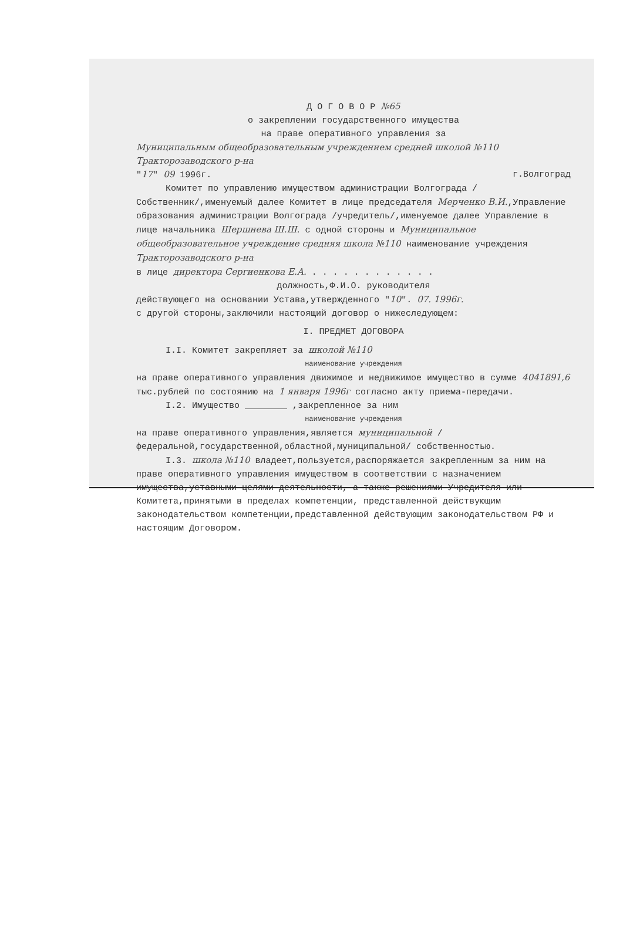Д О Г О В О Р №65
о закреплении государственного имущества
на праве оперативного управления за
Муниципальным общеобразовательным учреждением средней школой №110 Тракторозаводского р-на
"17" 09 1996г. г.Волгоград
Комитет по управлению имуществом администрации Волгограда /Собственник/,именуемый далее Комитет в лице председателя Мерченко В.И.,Управление образования администрации Волгограда /учредитель/,именуемое далее Управление в лице начальника Шершнева Ш.Ш. с одной стороны и Муниципальное общеобразовательное учреждение средняя школа №110 наименование учреждения Тракторозаводского р-на
в лице директора Сергиенкова Е.А. . . . . . . . . . . . .
должность,Ф.И.О. руководителя
действующего на основании Устава,утвержденного "10". 07. 1996г.
с другой стороны,заключили настоящий договор о нижеследующем:
I. ПРЕДМЕТ ДОГОВОРА
I.I. Комитет закрепляет за школой №110
наименование учреждения
на праве оперативного управления движимое и недвижимое имущество в сумме 4041891,6 тыс.рублей по состоянию на 1 января 1996г согласно акту приема-передачи.
I.2. Имущество ________ ,закрепленное за ним
наименование учреждения
на праве оперативного управления,является муниципальной /федеральной,государственной,областной,муниципальной/ собственностью.
I.3. школа №110 владеет,пользуется,распоряжается закрепленным за ним на праве оперативного управления имуществом в соответствии с назначением имущества,уставными целями деятельности, а также решениями Учредителя или Комитета,принятыми в пределах компетенции, представленной действующим законодательством компетенции,представленной действующим законодательством РФ и настоящим Договором.